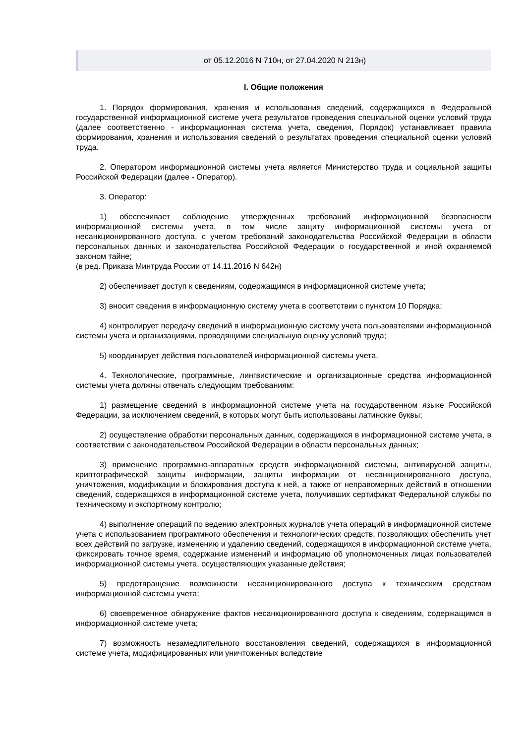от 05.12.2016 N 710н, от 27.04.2020 N 213н)
I. Общие положения
1. Порядок формирования, хранения и использования сведений, содержащихся в Федеральной государственной информационной системе учета результатов проведения специальной оценки условий труда (далее соответственно - информационная система учета, сведения, Порядок) устанавливает правила формирования, хранения и использования сведений о результатах проведения специальной оценки условий труда.
2. Оператором информационной системы учета является Министерство труда и социальной защиты Российской Федерации (далее - Оператор).
3. Оператор:
1) обеспечивает соблюдение утвержденных требований информационной безопасности информационной системы учета, в том числе защиту информационной системы учета от несанкционированного доступа, с учетом требований законодательства Российской Федерации в области персональных данных и законодательства Российской Федерации о государственной и иной охраняемой законом тайне;
(в ред. Приказа Минтруда России от 14.11.2016 N 642н)
2) обеспечивает доступ к сведениям, содержащимся в информационной системе учета;
3) вносит сведения в информационную систему учета в соответствии с пунктом 10 Порядка;
4) контролирует передачу сведений в информационную систему учета пользователями информационной системы учета и организациями, проводящими специальную оценку условий труда;
5) координирует действия пользователей информационной системы учета.
4. Технологические, программные, лингвистические и организационные средства информационной системы учета должны отвечать следующим требованиям:
1) размещение сведений в информационной системе учета на государственном языке Российской Федерации, за исключением сведений, в которых могут быть использованы латинские буквы;
2) осуществление обработки персональных данных, содержащихся в информационной системе учета, в соответствии с законодательством Российской Федерации в области персональных данных;
3) применение программно-аппаратных средств информационной системы, антивирусной защиты, криптографической защиты информации, защиты информации от несанкционированного доступа, уничтожения, модификации и блокирования доступа к ней, а также от неправомерных действий в отношении сведений, содержащихся в информационной системе учета, получивших сертификат Федеральной службы по техническому и экспортному контролю;
4) выполнение операций по ведению электронных журналов учета операций в информационной системе учета с использованием программного обеспечения и технологических средств, позволяющих обеспечить учет всех действий по загрузке, изменению и удалению сведений, содержащихся в информационной системе учета, фиксировать точное время, содержание изменений и информацию об уполномоченных лицах пользователей информационной системы учета, осуществляющих указанные действия;
5) предотвращение возможности несанкционированного доступа к техническим средствам информационной системы учета;
6) своевременное обнаружение фактов несанкционированного доступа к сведениям, содержащимся в информационной системе учета;
7) возможность незамедлительного восстановления сведений, содержащихся в информационной системе учета, модифицированных или уничтоженных вследствие